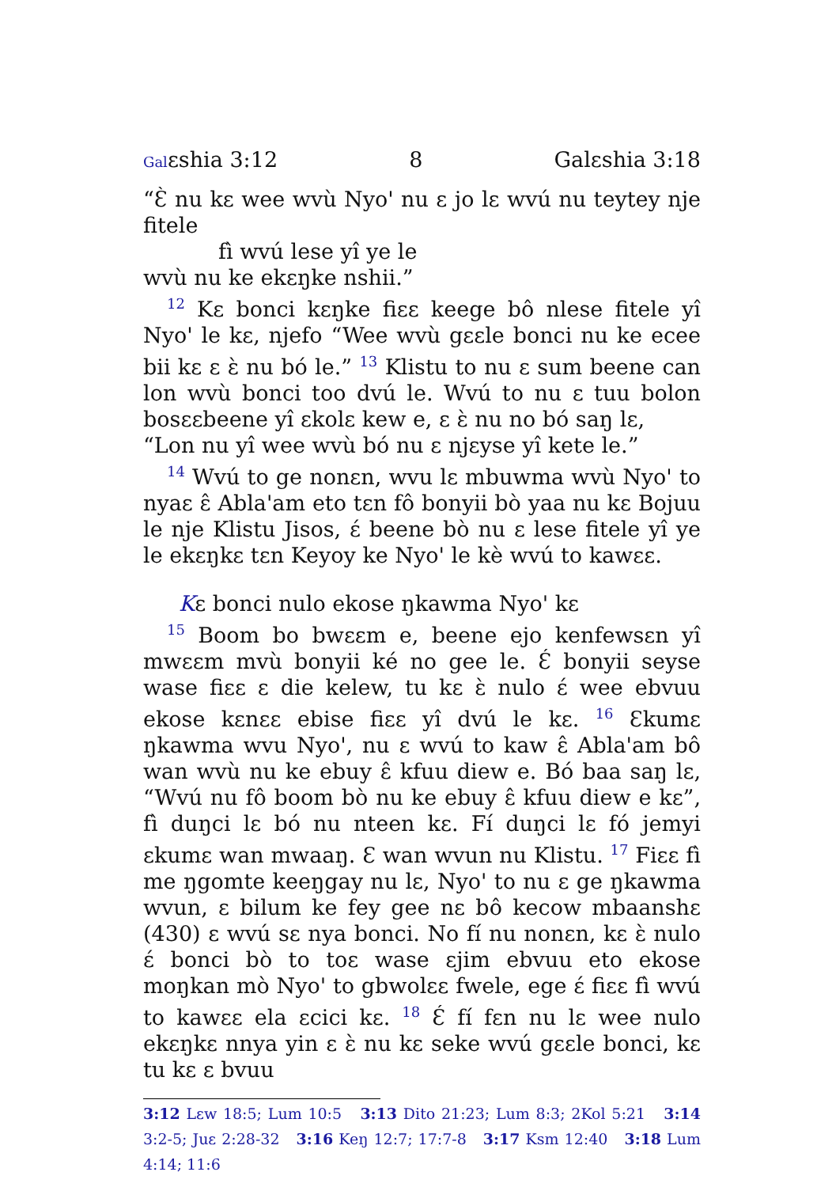Galɛshia 3:12 8 Galɛshia 3:18
“Ɛ̀ nu kɛ wee wvù Nyo' nu ɛ jo lɛ wvú nu teytey nje fitele
fì wvú lese yî ye le
wvù nu ke ekɛŋke nshii.”
<sup>12</sup> Kɛ bonci kɛŋke fiɛɛ keege bô nlese fitele yî Nyo' le kɛ, njefo “Wee wvù gɛɛle bonci nu ke ecee bii kɛ ɛ ɛ̀ nu bó le.” <sup>13</sup> Klistu to nu ɛ sum beene can lon wvù bonci too dvú le. Wvú to nu ɛ tuu bolon bosɛɛbeene yî ɛkolɛ kew e, ɛ ɛ̀ nu no bó saŋ lɛ,
“Lon nu yî wee wvù bó nu ɛ njɛyse yî kete le.”
<sup>14</sup> Wvú to ge nonɛn, wvu lɛ mbuwma wvù Nyo' to nyaɛ ɛ̂ Abla'am eto tɛn fô bonyii bò yaa nu kɛ Bojuu le nje Klistu Jisos, ɛ́ beene bò nu ɛ lese fitele yî ye le ekɛŋkɛ tɛn Keyoy ke Nyo' le kè wvú to kawɛɛ.
Kɛ bonci nulo ekose ŋkawma Nyo' kɛ
<sup>15</sup> Boom bo bwɛɛm e, beene ejo kenfewsɛn yî mwɛɛm mvù bonyii ké no gee le. Ɛ́ bonyii seyse wase fiɛɛ ɛ die kelew, tu kɛ ɛ̀ nulo ɛ́ wee ebvuu ekose kɛnɛɛ ebise fiɛɛ yî dvú le kɛ. <sup>16</sup> Ɛkumɛ ŋkawma wvu Nyo', nu ɛ wvú to kaw ɛ̂ Abla'am bô wan wvù nu ke ebuy ɛ̂ kfuu diew e. Bó baa saŋ lɛ, “Wvú nu fô boom bò nu ke ebuy ɛ̂ kfuu diew e kɛ”, fì duŋci lɛ bó nu nteen kɛ. Fí duŋci lɛ fó jemyi ɛkumɛ wan mwaaŋ. Ɛ wan wvun nu Klistu. <sup>17</sup> Fiɛɛ fì me ŋgomte keeŋgay nu lɛ, Nyo' to nu ɛ ge ŋkawma wvun, ɛ bilum ke fey gee nɛ bô kecow mbaanshɛ (430) ɛ wvú sɛ nya bonci. No fí nu nonɛn, kɛ ɛ̀ nulo ɛ́ bonci bò to toɛ wase ɛjim ebvuu eto ekose moŋkan mò Nyo' to gbwolɛɛ fwele, ege ɛ́ fiɛɛ fì wvú to kawɛɛ ela ɛcici kɛ. <sup>18</sup> Ɛ́ fí fɛn nu lɛ wee nulo ekɛŋkɛ nnya yin ɛ ɛ̀ nu kɛ seke wvú gɛɛle bonci, kɛ tu kɛ ɛ bvuu
3:12 Lɛw 18:5; Lum 10:5 3:13 Dito 21:23; Lum 8:3; 2Kol 5:21 3:14 3:2-5; Juɛ 2:28-32 3:16 Keŋ 12:7; 17:7-8 3:17 Ksm 12:40 3:18 Lum 4:14; 11:6